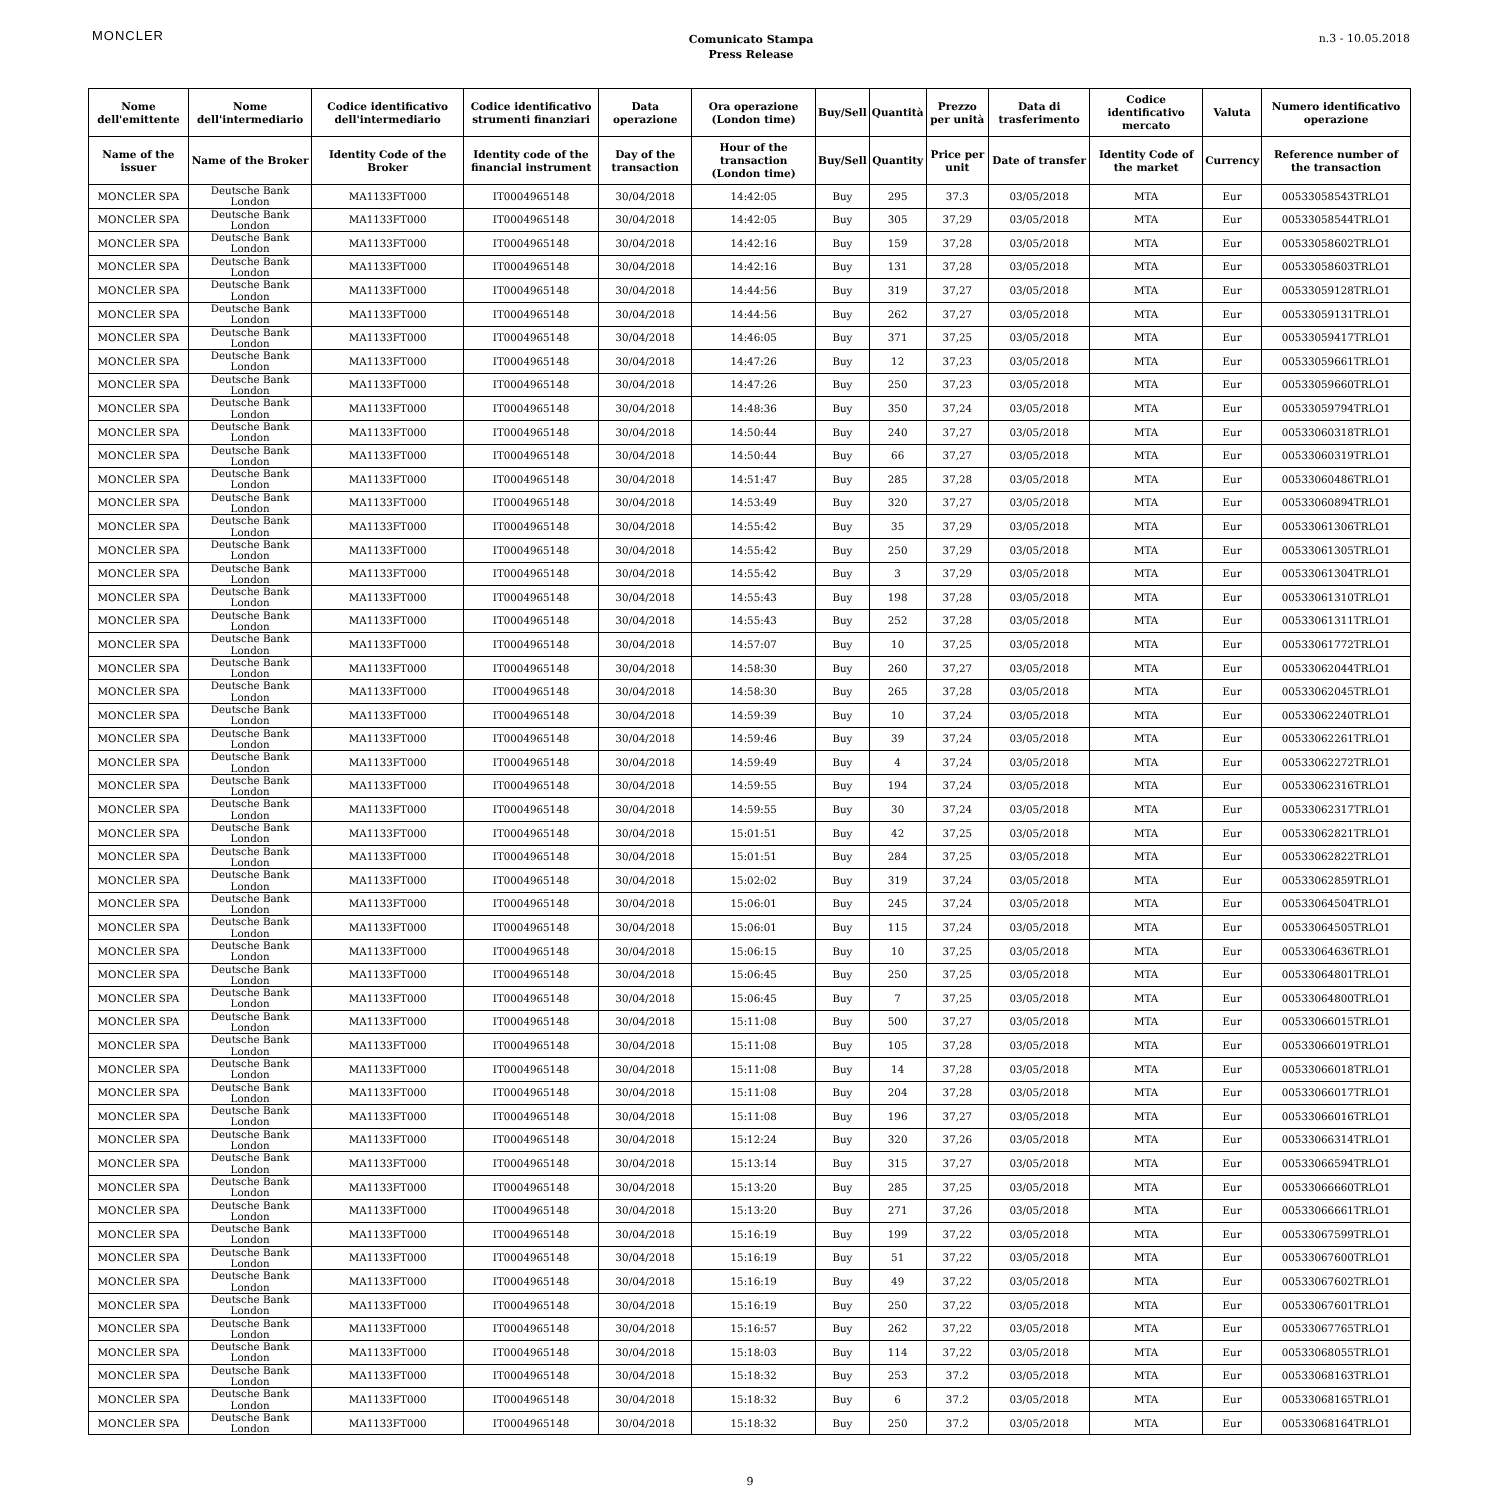MONCLER
Comunicato Stampa
Press Release
n.3 - 10.05.2018
| Nome dell'emittente | Nome dell'intermediario | Codice identificativo dell'intermediario | Codice identificativo strumenti finanziari | Data operazione | Ora operazione (London time) | Buy/Sell | Quantità | Prezzo per unità | Data di trasferimento | Codice identificativo mercato | Valuta | Numero identificativo operazione |
| --- | --- | --- | --- | --- | --- | --- | --- | --- | --- | --- | --- | --- |
| Name of the issuer | Name of the Broker | Identity Code of the Broker | Identity code of the financial instrument | Day of the transaction | Hour of the transaction (London time) | Buy/Sell | Quantity | Price per unit | Date of transfer | Identity Code of the market | Currency | Reference number of the transaction |
| MONCLER SPA | Deutsche Bank London | MA1133FT000 | IT0004965148 | 30/04/2018 | 14:42:05 | Buy | 295 | 37.3 | 03/05/2018 | MTA | Eur | 00533058543TRLO1 |
| MONCLER SPA | Deutsche Bank London | MA1133FT000 | IT0004965148 | 30/04/2018 | 14:42:05 | Buy | 305 | 37,29 | 03/05/2018 | MTA | Eur | 00533058544TRLO1 |
| MONCLER SPA | Deutsche Bank London | MA1133FT000 | IT0004965148 | 30/04/2018 | 14:42:16 | Buy | 159 | 37,28 | 03/05/2018 | MTA | Eur | 00533058602TRLO1 |
| MONCLER SPA | Deutsche Bank London | MA1133FT000 | IT0004965148 | 30/04/2018 | 14:42:16 | Buy | 131 | 37,28 | 03/05/2018 | MTA | Eur | 00533058603TRLO1 |
| MONCLER SPA | Deutsche Bank London | MA1133FT000 | IT0004965148 | 30/04/2018 | 14:44:56 | Buy | 319 | 37,27 | 03/05/2018 | MTA | Eur | 00533059128TRLO1 |
| MONCLER SPA | Deutsche Bank London | MA1133FT000 | IT0004965148 | 30/04/2018 | 14:44:56 | Buy | 262 | 37,27 | 03/05/2018 | MTA | Eur | 00533059131TRLO1 |
| MONCLER SPA | Deutsche Bank London | MA1133FT000 | IT0004965148 | 30/04/2018 | 14:46:05 | Buy | 371 | 37,25 | 03/05/2018 | MTA | Eur | 00533059417TRLO1 |
| MONCLER SPA | Deutsche Bank London | MA1133FT000 | IT0004965148 | 30/04/2018 | 14:47:26 | Buy | 12 | 37,23 | 03/05/2018 | MTA | Eur | 00533059661TRLO1 |
| MONCLER SPA | Deutsche Bank London | MA1133FT000 | IT0004965148 | 30/04/2018 | 14:47:26 | Buy | 250 | 37,23 | 03/05/2018 | MTA | Eur | 00533059660TRLO1 |
| MONCLER SPA | Deutsche Bank London | MA1133FT000 | IT0004965148 | 30/04/2018 | 14:48:36 | Buy | 350 | 37,24 | 03/05/2018 | MTA | Eur | 00533059794TRLO1 |
| MONCLER SPA | Deutsche Bank London | MA1133FT000 | IT0004965148 | 30/04/2018 | 14:50:44 | Buy | 240 | 37,27 | 03/05/2018 | MTA | Eur | 00533060318TRLO1 |
| MONCLER SPA | Deutsche Bank London | MA1133FT000 | IT0004965148 | 30/04/2018 | 14:50:44 | Buy | 66 | 37,27 | 03/05/2018 | MTA | Eur | 00533060319TRLO1 |
| MONCLER SPA | Deutsche Bank London | MA1133FT000 | IT0004965148 | 30/04/2018 | 14:51:47 | Buy | 285 | 37,28 | 03/05/2018 | MTA | Eur | 00533060486TRLO1 |
| MONCLER SPA | Deutsche Bank London | MA1133FT000 | IT0004965148 | 30/04/2018 | 14:53:49 | Buy | 320 | 37,27 | 03/05/2018 | MTA | Eur | 00533060894TRLO1 |
| MONCLER SPA | Deutsche Bank London | MA1133FT000 | IT0004965148 | 30/04/2018 | 14:55:42 | Buy | 35 | 37,29 | 03/05/2018 | MTA | Eur | 00533061306TRLO1 |
| MONCLER SPA | Deutsche Bank London | MA1133FT000 | IT0004965148 | 30/04/2018 | 14:55:42 | Buy | 250 | 37,29 | 03/05/2018 | MTA | Eur | 00533061305TRLO1 |
| MONCLER SPA | Deutsche Bank London | MA1133FT000 | IT0004965148 | 30/04/2018 | 14:55:42 | Buy | 3 | 37,29 | 03/05/2018 | MTA | Eur | 00533061304TRLO1 |
| MONCLER SPA | Deutsche Bank London | MA1133FT000 | IT0004965148 | 30/04/2018 | 14:55:43 | Buy | 198 | 37,28 | 03/05/2018 | MTA | Eur | 00533061310TRLO1 |
| MONCLER SPA | Deutsche Bank London | MA1133FT000 | IT0004965148 | 30/04/2018 | 14:55:43 | Buy | 252 | 37,28 | 03/05/2018 | MTA | Eur | 00533061311TRLO1 |
| MONCLER SPA | Deutsche Bank London | MA1133FT000 | IT0004965148 | 30/04/2018 | 14:57:07 | Buy | 10 | 37,25 | 03/05/2018 | MTA | Eur | 00533061772TRLO1 |
| MONCLER SPA | Deutsche Bank London | MA1133FT000 | IT0004965148 | 30/04/2018 | 14:58:30 | Buy | 260 | 37,27 | 03/05/2018 | MTA | Eur | 00533062044TRLO1 |
| MONCLER SPA | Deutsche Bank London | MA1133FT000 | IT0004965148 | 30/04/2018 | 14:58:30 | Buy | 265 | 37,28 | 03/05/2018 | MTA | Eur | 00533062045TRLO1 |
| MONCLER SPA | Deutsche Bank London | MA1133FT000 | IT0004965148 | 30/04/2018 | 14:59:39 | Buy | 10 | 37,24 | 03/05/2018 | MTA | Eur | 00533062240TRLO1 |
| MONCLER SPA | Deutsche Bank London | MA1133FT000 | IT0004965148 | 30/04/2018 | 14:59:46 | Buy | 39 | 37,24 | 03/05/2018 | MTA | Eur | 00533062261TRLO1 |
| MONCLER SPA | Deutsche Bank London | MA1133FT000 | IT0004965148 | 30/04/2018 | 14:59:49 | Buy | 4 | 37,24 | 03/05/2018 | MTA | Eur | 00533062272TRLO1 |
| MONCLER SPA | Deutsche Bank London | MA1133FT000 | IT0004965148 | 30/04/2018 | 14:59:55 | Buy | 194 | 37,24 | 03/05/2018 | MTA | Eur | 00533062316TRLO1 |
| MONCLER SPA | Deutsche Bank London | MA1133FT000 | IT0004965148 | 30/04/2018 | 14:59:55 | Buy | 30 | 37,24 | 03/05/2018 | MTA | Eur | 00533062317TRLO1 |
| MONCLER SPA | Deutsche Bank London | MA1133FT000 | IT0004965148 | 30/04/2018 | 15:01:51 | Buy | 42 | 37,25 | 03/05/2018 | MTA | Eur | 00533062821TRLO1 |
| MONCLER SPA | Deutsche Bank London | MA1133FT000 | IT0004965148 | 30/04/2018 | 15:01:51 | Buy | 284 | 37,25 | 03/05/2018 | MTA | Eur | 00533062822TRLO1 |
| MONCLER SPA | Deutsche Bank London | MA1133FT000 | IT0004965148 | 30/04/2018 | 15:02:02 | Buy | 319 | 37,24 | 03/05/2018 | MTA | Eur | 00533062859TRLO1 |
| MONCLER SPA | Deutsche Bank London | MA1133FT000 | IT0004965148 | 30/04/2018 | 15:06:01 | Buy | 245 | 37,24 | 03/05/2018 | MTA | Eur | 00533064504TRLO1 |
| MONCLER SPA | Deutsche Bank London | MA1133FT000 | IT0004965148 | 30/04/2018 | 15:06:01 | Buy | 115 | 37,24 | 03/05/2018 | MTA | Eur | 00533064505TRLO1 |
| MONCLER SPA | Deutsche Bank London | MA1133FT000 | IT0004965148 | 30/04/2018 | 15:06:15 | Buy | 10 | 37,25 | 03/05/2018 | MTA | Eur | 00533064636TRLO1 |
| MONCLER SPA | Deutsche Bank London | MA1133FT000 | IT0004965148 | 30/04/2018 | 15:06:45 | Buy | 250 | 37,25 | 03/05/2018 | MTA | Eur | 00533064801TRLO1 |
| MONCLER SPA | Deutsche Bank London | MA1133FT000 | IT0004965148 | 30/04/2018 | 15:06:45 | Buy | 7 | 37,25 | 03/05/2018 | MTA | Eur | 00533064800TRLO1 |
| MONCLER SPA | Deutsche Bank London | MA1133FT000 | IT0004965148 | 30/04/2018 | 15:11:08 | Buy | 500 | 37,27 | 03/05/2018 | MTA | Eur | 00533066015TRLO1 |
| MONCLER SPA | Deutsche Bank London | MA1133FT000 | IT0004965148 | 30/04/2018 | 15:11:08 | Buy | 105 | 37,28 | 03/05/2018 | MTA | Eur | 00533066019TRLO1 |
| MONCLER SPA | Deutsche Bank London | MA1133FT000 | IT0004965148 | 30/04/2018 | 15:11:08 | Buy | 14 | 37,28 | 03/05/2018 | MTA | Eur | 00533066018TRLO1 |
| MONCLER SPA | Deutsche Bank London | MA1133FT000 | IT0004965148 | 30/04/2018 | 15:11:08 | Buy | 204 | 37,28 | 03/05/2018 | MTA | Eur | 00533066017TRLO1 |
| MONCLER SPA | Deutsche Bank London | MA1133FT000 | IT0004965148 | 30/04/2018 | 15:11:08 | Buy | 196 | 37,27 | 03/05/2018 | MTA | Eur | 00533066016TRLO1 |
| MONCLER SPA | Deutsche Bank London | MA1133FT000 | IT0004965148 | 30/04/2018 | 15:12:24 | Buy | 320 | 37,26 | 03/05/2018 | MTA | Eur | 00533066314TRLO1 |
| MONCLER SPA | Deutsche Bank London | MA1133FT000 | IT0004965148 | 30/04/2018 | 15:13:14 | Buy | 315 | 37,27 | 03/05/2018 | MTA | Eur | 00533066594TRLO1 |
| MONCLER SPA | Deutsche Bank London | MA1133FT000 | IT0004965148 | 30/04/2018 | 15:13:20 | Buy | 285 | 37,25 | 03/05/2018 | MTA | Eur | 00533066660TRLO1 |
| MONCLER SPA | Deutsche Bank London | MA1133FT000 | IT0004965148 | 30/04/2018 | 15:13:20 | Buy | 271 | 37,26 | 03/05/2018 | MTA | Eur | 00533066661TRLO1 |
| MONCLER SPA | Deutsche Bank London | MA1133FT000 | IT0004965148 | 30/04/2018 | 15:16:19 | Buy | 199 | 37,22 | 03/05/2018 | MTA | Eur | 00533067599TRLO1 |
| MONCLER SPA | Deutsche Bank London | MA1133FT000 | IT0004965148 | 30/04/2018 | 15:16:19 | Buy | 51 | 37,22 | 03/05/2018 | MTA | Eur | 00533067600TRLO1 |
| MONCLER SPA | Deutsche Bank London | MA1133FT000 | IT0004965148 | 30/04/2018 | 15:16:19 | Buy | 49 | 37,22 | 03/05/2018 | MTA | Eur | 00533067602TRLO1 |
| MONCLER SPA | Deutsche Bank London | MA1133FT000 | IT0004965148 | 30/04/2018 | 15:16:19 | Buy | 250 | 37,22 | 03/05/2018 | MTA | Eur | 00533067601TRLO1 |
| MONCLER SPA | Deutsche Bank London | MA1133FT000 | IT0004965148 | 30/04/2018 | 15:16:57 | Buy | 262 | 37,22 | 03/05/2018 | MTA | Eur | 00533067765TRLO1 |
| MONCLER SPA | Deutsche Bank London | MA1133FT000 | IT0004965148 | 30/04/2018 | 15:18:03 | Buy | 114 | 37,22 | 03/05/2018 | MTA | Eur | 00533068055TRLO1 |
| MONCLER SPA | Deutsche Bank London | MA1133FT000 | IT0004965148 | 30/04/2018 | 15:18:32 | Buy | 253 | 37.2 | 03/05/2018 | MTA | Eur | 00533068163TRLO1 |
| MONCLER SPA | Deutsche Bank London | MA1133FT000 | IT0004965148 | 30/04/2018 | 15:18:32 | Buy | 6 | 37.2 | 03/05/2018 | MTA | Eur | 00533068165TRLO1 |
| MONCLER SPA | Deutsche Bank London | MA1133FT000 | IT0004965148 | 30/04/2018 | 15:18:32 | Buy | 250 | 37.2 | 03/05/2018 | MTA | Eur | 00533068164TRLO1 |
9